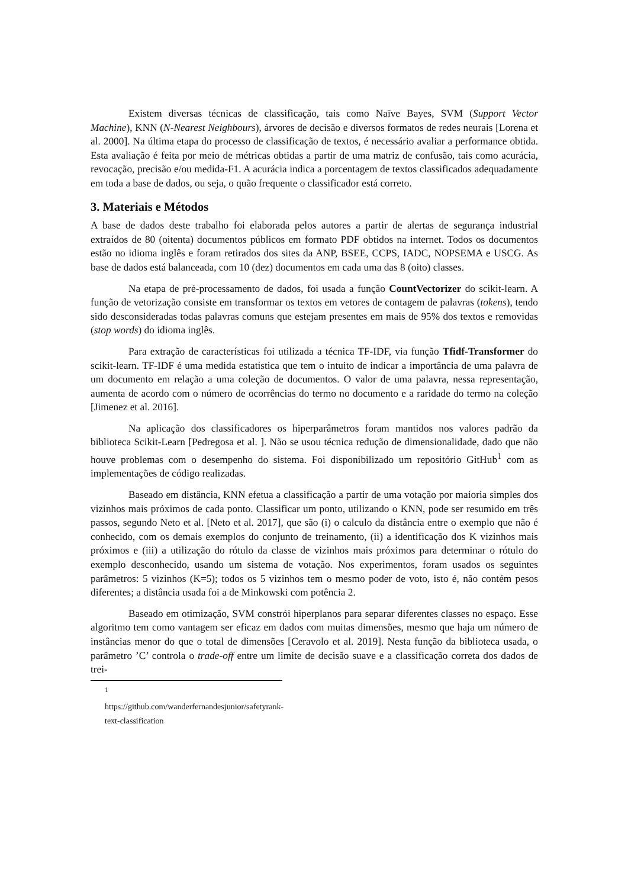Existem diversas técnicas de classificação, tais como Naïve Bayes, SVM (Support Vector Machine), KNN (N-Nearest Neighbours), árvores de decisão e diversos formatos de redes neurais [Lorena et al. 2000]. Na última etapa do processo de classificação de textos, é necessário avaliar a performance obtida. Esta avaliação é feita por meio de métricas obtidas a partir de uma matriz de confusão, tais como acurácia, revocação, precisão e/ou medida-F1. A acurácia indica a porcentagem de textos classificados adequadamente em toda a base de dados, ou seja, o quão frequente o classificador está correto.
3. Materiais e Métodos
A base de dados deste trabalho foi elaborada pelos autores a partir de alertas de segurança industrial extraídos de 80 (oitenta) documentos públicos em formato PDF obtidos na internet. Todos os documentos estão no idioma inglês e foram retirados dos sites da ANP, BSEE, CCPS, IADC, NOPSEMA e USCG. As base de dados está balanceada, com 10 (dez) documentos em cada uma das 8 (oito) classes.
Na etapa de pré-processamento de dados, foi usada a função CountVectorizer do scikit-learn. A função de vetorização consiste em transformar os textos em vetores de contagem de palavras (tokens), tendo sido desconsideradas todas palavras comuns que estejam presentes em mais de 95% dos textos e removidas (stop words) do idioma inglês.
Para extração de características foi utilizada a técnica TF-IDF, via função Tfidf-Transformer do scikit-learn. TF-IDF é uma medida estatística que tem o intuito de indicar a importância de uma palavra de um documento em relação a uma coleção de documentos. O valor de uma palavra, nessa representação, aumenta de acordo com o número de ocorrências do termo no documento e a raridade do termo na coleção [Jimenez et al. 2016].
Na aplicação dos classificadores os hiperparâmetros foram mantidos nos valores padrão da biblioteca Scikit-Learn [Pedregosa et al. ]. Não se usou técnica redução de dimensionalidade, dado que não houve problemas com o desempenho do sistema. Foi disponibilizado um repositório GitHub<sup>1</sup> com as implementações de código realizadas.
Baseado em distância, KNN efetua a classificação a partir de uma votação por maioria simples dos vizinhos mais próximos de cada ponto. Classificar um ponto, utilizando o KNN, pode ser resumido em três passos, segundo Neto et al. [Neto et al. 2017], que são (i) o calculo da distância entre o exemplo que não é conhecido, com os demais exemplos do conjunto de treinamento, (ii) a identificação dos K vizinhos mais próximos e (iii) a utilização do rótulo da classe de vizinhos mais próximos para determinar o rótulo do exemplo desconhecido, usando um sistema de votação. Nos experimentos, foram usados os seguintes parâmetros: 5 vizinhos (K=5); todos os 5 vizinhos tem o mesmo poder de voto, isto é, não contém pesos diferentes; a distância usada foi a de Minkowski com potência 2.
Baseado em otimização, SVM constrói hiperplanos para separar diferentes classes no espaço. Esse algoritmo tem como vantagem ser eficaz em dados com muitas dimensões, mesmo que haja um número de instâncias menor do que o total de dimensões [Ceravolo et al. 2019]. Nesta função da biblioteca usada, o parâmetro ’C’ controla o trade-off entre um limite de decisão suave e a classificação correta dos dados de trei-
<sup>1</sup> https://github.com/wanderfernandesjunior/safetyrank-text-classification